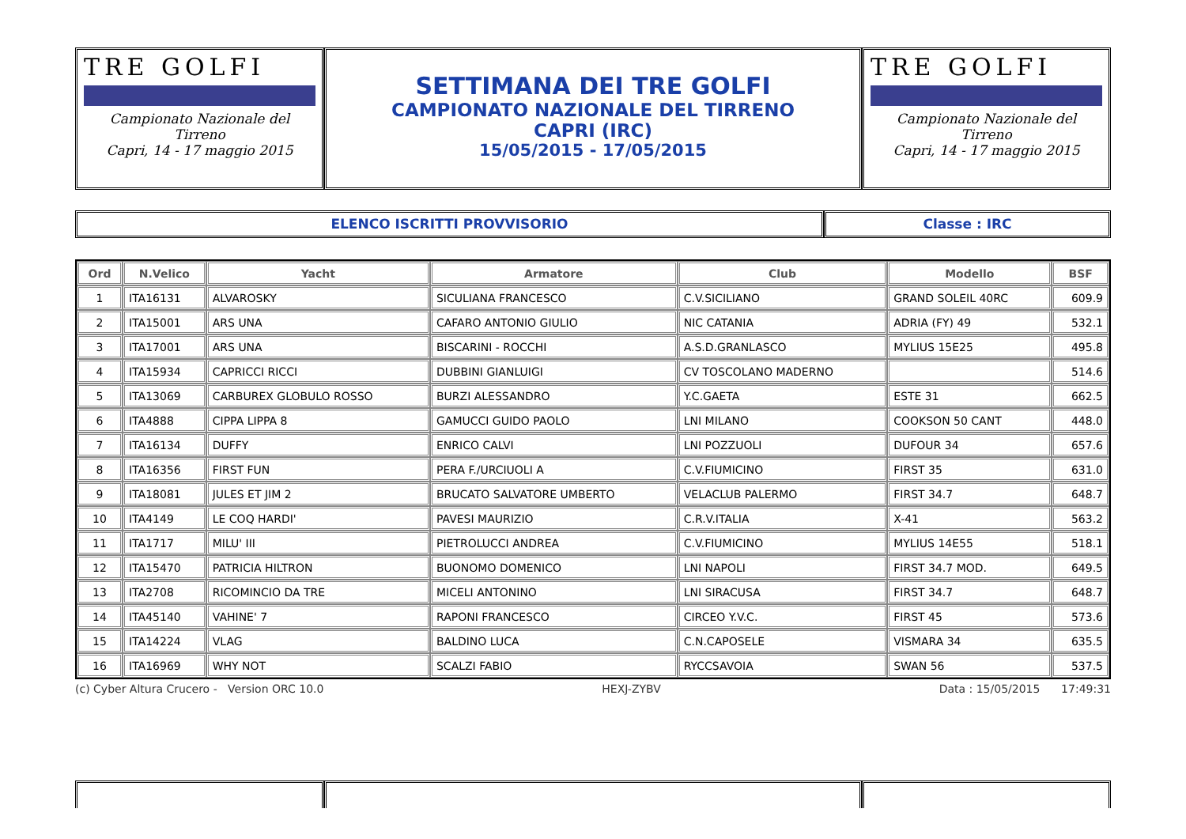TRE GOLFI
Campionato Nazionale del Tirreno
Capri, 14 - 17 maggio 2015
SETTIMANA DEI TRE GOLFI
CAMPIONATO NAZIONALE DEL TIRRENO
CAPRI (IRC)
15/05/2015 - 17/05/2015
TRE GOLFI
Campionato Nazionale del Tirreno
Capri, 14 - 17 maggio 2015
ELENCO ISCRITTI PROVVISORIO Classe : IRC
| Ord | N.Velico | Yacht | Armatore | Club | Modello | BSF |
| --- | --- | --- | --- | --- | --- | --- |
| 1 | ITA16131 | ALVAROSKY | SICULIANA FRANCESCO | C.V.SICILIANO | GRAND SOLEIL 40RC | 609.9 |
| 2 | ITA15001 | ARS UNA | CAFARO ANTONIO GIULIO | NIC CATANIA | ADRIA (FY) 49 | 532.1 |
| 3 | ITA17001 | ARS UNA | BISCARINI - ROCCHI | A.S.D.GRANLASCO | MYLIUS 15E25 | 495.8 |
| 4 | ITA15934 | CAPRICCI RICCI | DUBBINI GIANLUIGI | CV TOSCOLANO MADERNO | | 514.6 |
| 5 | ITA13069 | CARBUREX GLOBULO ROSSO | BURZI ALESSANDRO | Y.C.GAETA | ESTE 31 | 662.5 |
| 6 | ITA4888 | CIPPA LIPPA 8 | GAMUCCI GUIDO PAOLO | LNI MILANO | COOKSON 50 CANT | 448.0 |
| 7 | ITA16134 | DUFFY | ENRICO CALVI | LNI POZZUOLI | DUFOUR 34 | 657.6 |
| 8 | ITA16356 | FIRST FUN | PERA F./URCIUOLI A | C.V.FIUMICINO | FIRST 35 | 631.0 |
| 9 | ITA18081 | JULES ET JIM 2 | BRUCATO SALVATORE UMBERTO | VELACLUB PALERMO | FIRST 34.7 | 648.7 |
| 10 | ITA4149 | LE COQ HARDI' | PAVESI MAURIZIO | C.R.V.ITALIA | X-41 | 563.2 |
| 11 | ITA1717 | MILU' III | PIETROLUCCI ANDREA | C.V.FIUMICINO | MYLIUS 14E55 | 518.1 |
| 12 | ITA15470 | PATRICIA HILTRON | BUONOMO DOMENICO | LNI NAPOLI | FIRST 34.7 MOD. | 649.5 |
| 13 | ITA2708 | RICOMINCIO DA TRE | MICELI ANTONINO | LNI SIRACUSA | FIRST 34.7 | 648.7 |
| 14 | ITA45140 | VAHINE' 7 | RAPONI FRANCESCO | CIRCEO Y.V.C. | FIRST 45 | 573.6 |
| 15 | ITA14224 | VLAG | BALDINO LUCA | C.N.CAPOSELE | VISMARA 34 | 635.5 |
| 16 | ITA16969 | WHY NOT | SCALZI FABIO | RYCCSAVOIA | SWAN 56 | 537.5 |
(c) Cyber Altura Crucero - Version ORC 10.0 HEXJ-ZYBV Data : 15/05/2015 17:49:31